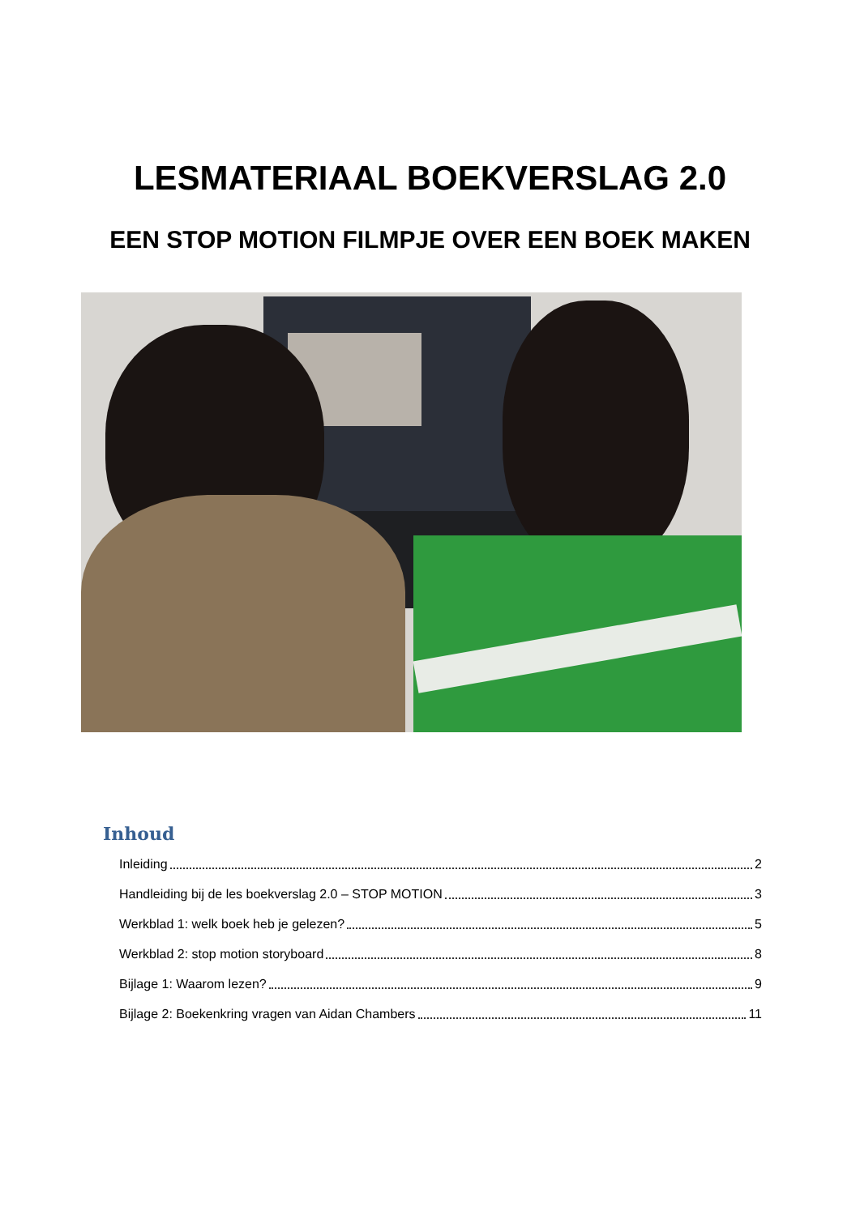LESMATERIAAL BOEKVERSLAG 2.0
EEN STOP MOTION FILMPJE OVER EEN BOEK MAKEN
Inhoud
Inleiding 2
Handleiding bij de les boekverslag 2.0 – STOP MOTION 3
Werkblad 1: welk boek heb je gelezen? 5
Werkblad 2: stop motion storyboard 8
Bijlage 1: Waarom lezen? 9
Bijlage 2: Boekenkring vragen van Aidan Chambers 11